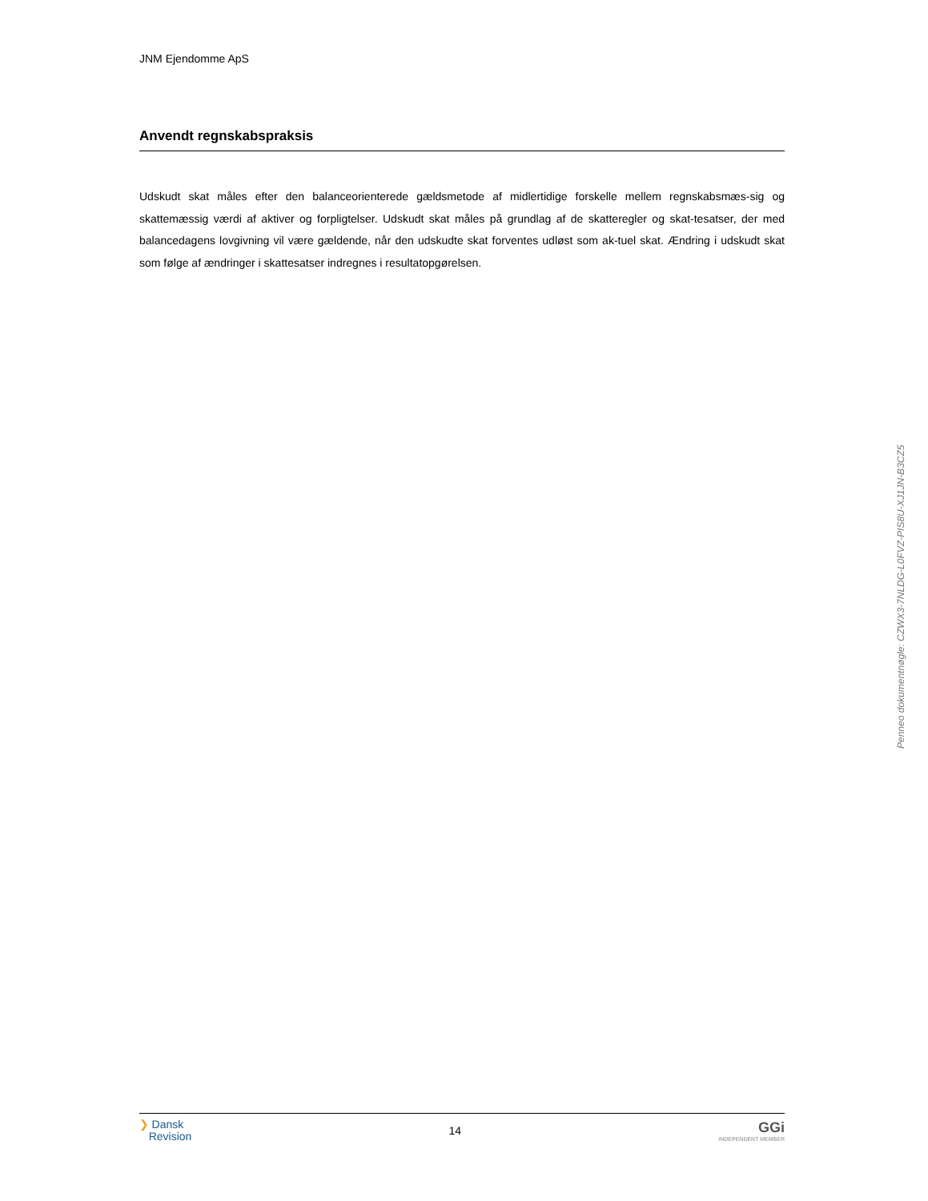JNM Ejendomme ApS
Anvendt regnskabspraksis
Udskudt skat måles efter den balanceorienterede gældsmetode af midlertidige forskelle mellem regnskabsmæs-sig og skattemæssig værdi af aktiver og forpligtelser. Udskudt skat måles på grundlag af de skatteregler og skat-tesatser, der med balancedagens lovgivning vil være gældende, når den udskudte skat forventes udløst som ak-tuel skat. Ændring i udskudt skat som følge af ændringer i skattesatser indregnes i resultatopgørelsen.
Penneo dokumentnøgle: CZWX3-7NLDG-L0FVZ-PIS8U-XJ1JN-B3CZ5
❯ Dansk
Revision
14
GGi
INDEPENDENT MEMBER